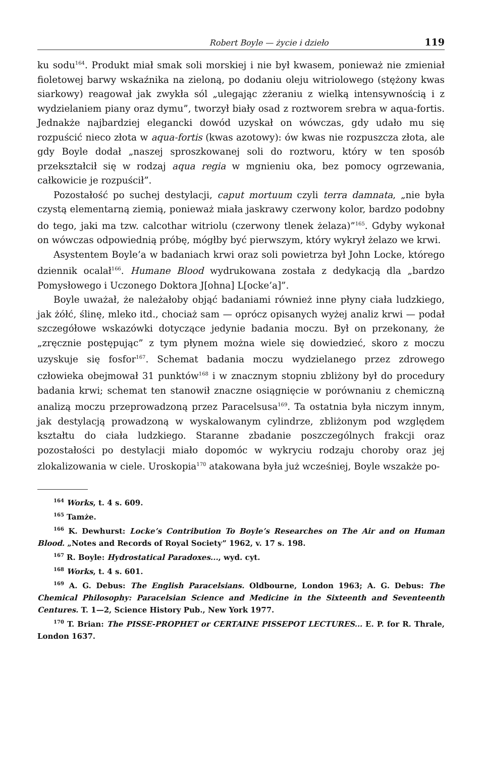Robert Boyle — życie i dzieło 119
ku sodu<sup>164</sup>. Produkt miał smak soli morskiej i nie był kwasem, ponieważ nie zmieniał fioletowej barwy wskaźnika na zieloną, po dodaniu oleju witriolowego (stężony kwas siarkowy) reagował jak zwykła sól „ulegając zżeraniu z wielką intensywnością i z wydzielaniem piany oraz dymu”, tworzył biały osad z roztworem srebra w aqua-fortis. Jednakże najbardziej elegancki dowód uzyskał on wówczas, gdy udało mu się rozpuścić nieco złota w aqua-fortis (kwas azotowy): ów kwas nie rozpuszcza złota, ale gdy Boyle dodał „naszej sproszkowanej soli do roztworu, który w ten sposób przekształcił się w rodzaj aqua regia w mgnieniu oka, bez pomocy ogrzewania, całkowicie je rozpuścił”.
Pozostałość po suchej destylacji, caput mortuum czyli terra damnata, „nie była czystą elementarną ziemią, ponieważ miała jaskrawy czerwony kolor, bardzo podobny do tego, jaki ma tzw. calcothar witriolu (czerwony tlenek żelaza)”<sup>165</sup>. Gdyby wykonał on wówczas odpowiednią próbę, mógłby być pierwszym, który wykrył żelazo we krwi.
Asystentem Boyle’a w badaniach krwi oraz soli powietrza był John Locke, którego dziennik ocalał<sup>166</sup>. Humane Blood wydrukowana została z dedykacją dla „bardzo Pomysłowego i Uczonego Doktora J[ohna] L[ocke’a]”.
Boyle uważał, że należałoby objąć badaniami również inne płyny ciała ludzkiego, jak żółć, ślinę, mleko itd., chociaż sam — oprócz opisanych wyżej analiz krwi — podał szczegółowe wskazówki dotyczące jedynie badania moczu. Był on przekonany, że „zręcznie postępując” z tym płynem można wiele się dowiedzieć, skoro z moczu uzyskuje się fosfor<sup>167</sup>. Schemat badania moczu wydzielanego przez zdrowego człowieka obejmował 31 punktów<sup>168</sup> i w znacznym stopniu zbliżony był do procedury badania krwi; schemat ten stanowił znaczne osiągnięcie w porównaniu z chemiczną analizą moczu przeprowadzoną przez Paracelsusa<sup>169</sup>. Ta ostatnia była niczym innym, jak destylacją prowadzoną w wyskalowanym cylindrze, zbliżonym pod względem kształtu do ciała ludzkiego. Staranne zbadanie poszczególnych frakcji oraz pozostałości po destylacji miało dopomóc w wykryciu rodzaju choroby oraz jej zlokalizowania w ciele. Uroskopia<sup>170</sup> atakowana była już wcześniej, Boyle wszakże po-
<sup>164</sup> Works, t. 4 s. 609.
<sup>165</sup> Tamże.
<sup>166</sup> K. Dewhurst: Locke’s Contribution To Boyle’s Researches on The Air and on Human Blood. „Notes and Records of Royal Society” 1962, v. 17 s. 198.
<sup>167</sup> R. Boyle: Hydrostatical Paradoxes..., wyd. cyt.
<sup>168</sup> Works, t. 4 s. 601.
<sup>169</sup> A. G. Debus: The English Paracelsians. Oldbourne, London 1963; A. G. Debus: The Chemical Philosophy: Paracelsian Science and Medicine in the Sixteenth and Seventeenth Centures. T. 1—2, Science History Pub., New York 1977.
<sup>170</sup> T. Brian: The PISSE-PROPHET or CERTAINE PISSEPOT LECTURES... E. P. for R. Thrale, London 1637.